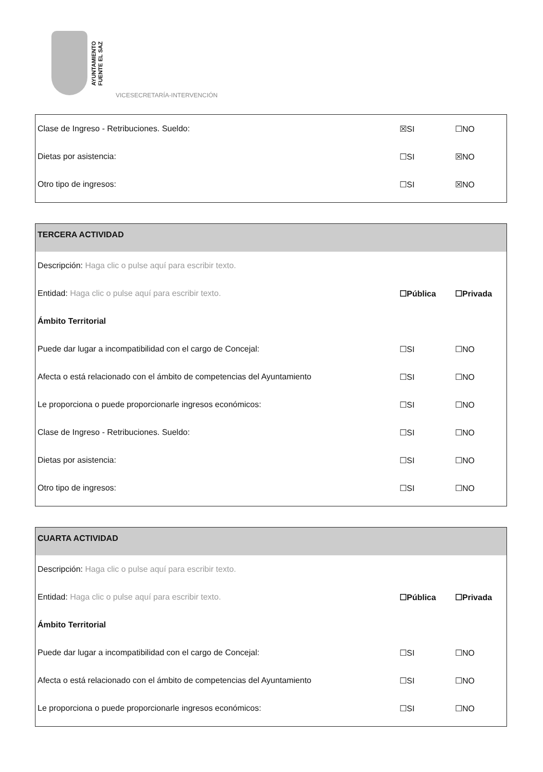AYUNTAMIENTO
FUENTE EL SAZ
VICESECRETARÍA-INTERVENCIÓN
Clase de Ingreso - Retribuciones. Sueldo: ☒SI ☐NO
Dietas por asistencia: ☐SI ☒NO
Otro tipo de ingresos: ☐SI ☒NO
TERCERA ACTIVIDAD
Descripción: Haga clic o pulse aquí para escribir texto.
Entidad: Haga clic o pulse aquí para escribir texto. ☐Pública ☐Privada
Ámbito Territorial
Puede dar lugar a incompatibilidad con el cargo de Concejal: ☐SI ☐NO
Afecta o está relacionado con el ámbito de competencias del Ayuntamiento ☐SI ☐NO
Le proporciona o puede proporcionarle ingresos económicos: ☐SI ☐NO
Clase de Ingreso - Retribuciones. Sueldo: ☐SI ☐NO
Dietas por asistencia: ☐SI ☐NO
Otro tipo de ingresos: ☐SI ☐NO
CUARTA ACTIVIDAD
Descripción: Haga clic o pulse aquí para escribir texto.
Entidad: Haga clic o pulse aquí para escribir texto. ☐Pública ☐Privada
Ámbito Territorial
Puede dar lugar a incompatibilidad con el cargo de Concejal: ☐SI ☐NO
Afecta o está relacionado con el ámbito de competencias del Ayuntamiento ☐SI ☐NO
Le proporciona o puede proporcionarle ingresos económicos: ☐SI ☐NO